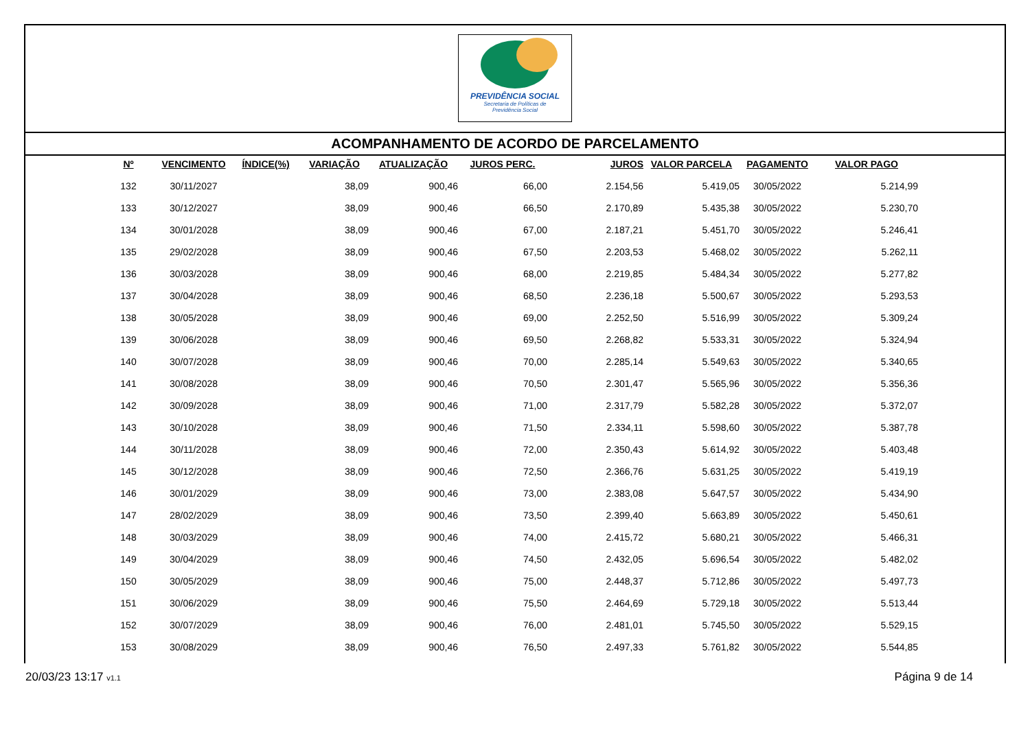PREVIDÊNCIA SOCIAL
Secretaria de Políticas de
Previdência Social
ACOMPANHAMENTO DE ACORDO DE PARCELAMENTO
| Nº | VENCIMENTO | ÍNDICE(%) | VARIAÇÃO | ATUALIZAÇÃO | JUROS PERC. | JUROS | VALOR PARCELA | PAGAMENTO | VALOR PAGO |
| --- | --- | --- | --- | --- | --- | --- | --- | --- | --- |
| 132 | 30/11/2027 | | 38,09 | 900,46 | 66,00 | 2.154,56 | 5.419,05 | 30/05/2022 | 5.214,99 |
| 133 | 30/12/2027 | | 38,09 | 900,46 | 66,50 | 2.170,89 | 5.435,38 | 30/05/2022 | 5.230,70 |
| 134 | 30/01/2028 | | 38,09 | 900,46 | 67,00 | 2.187,21 | 5.451,70 | 30/05/2022 | 5.246,41 |
| 135 | 29/02/2028 | | 38,09 | 900,46 | 67,50 | 2.203,53 | 5.468,02 | 30/05/2022 | 5.262,11 |
| 136 | 30/03/2028 | | 38,09 | 900,46 | 68,00 | 2.219,85 | 5.484,34 | 30/05/2022 | 5.277,82 |
| 137 | 30/04/2028 | | 38,09 | 900,46 | 68,50 | 2.236,18 | 5.500,67 | 30/05/2022 | 5.293,53 |
| 138 | 30/05/2028 | | 38,09 | 900,46 | 69,00 | 2.252,50 | 5.516,99 | 30/05/2022 | 5.309,24 |
| 139 | 30/06/2028 | | 38,09 | 900,46 | 69,50 | 2.268,82 | 5.533,31 | 30/05/2022 | 5.324,94 |
| 140 | 30/07/2028 | | 38,09 | 900,46 | 70,00 | 2.285,14 | 5.549,63 | 30/05/2022 | 5.340,65 |
| 141 | 30/08/2028 | | 38,09 | 900,46 | 70,50 | 2.301,47 | 5.565,96 | 30/05/2022 | 5.356,36 |
| 142 | 30/09/2028 | | 38,09 | 900,46 | 71,00 | 2.317,79 | 5.582,28 | 30/05/2022 | 5.372,07 |
| 143 | 30/10/2028 | | 38,09 | 900,46 | 71,50 | 2.334,11 | 5.598,60 | 30/05/2022 | 5.387,78 |
| 144 | 30/11/2028 | | 38,09 | 900,46 | 72,00 | 2.350,43 | 5.614,92 | 30/05/2022 | 5.403,48 |
| 145 | 30/12/2028 | | 38,09 | 900,46 | 72,50 | 2.366,76 | 5.631,25 | 30/05/2022 | 5.419,19 |
| 146 | 30/01/2029 | | 38,09 | 900,46 | 73,00 | 2.383,08 | 5.647,57 | 30/05/2022 | 5.434,90 |
| 147 | 28/02/2029 | | 38,09 | 900,46 | 73,50 | 2.399,40 | 5.663,89 | 30/05/2022 | 5.450,61 |
| 148 | 30/03/2029 | | 38,09 | 900,46 | 74,00 | 2.415,72 | 5.680,21 | 30/05/2022 | 5.466,31 |
| 149 | 30/04/2029 | | 38,09 | 900,46 | 74,50 | 2.432,05 | 5.696,54 | 30/05/2022 | 5.482,02 |
| 150 | 30/05/2029 | | 38,09 | 900,46 | 75,00 | 2.448,37 | 5.712,86 | 30/05/2022 | 5.497,73 |
| 151 | 30/06/2029 | | 38,09 | 900,46 | 75,50 | 2.464,69 | 5.729,18 | 30/05/2022 | 5.513,44 |
| 152 | 30/07/2029 | | 38,09 | 900,46 | 76,00 | 2.481,01 | 5.745,50 | 30/05/2022 | 5.529,15 |
| 153 | 30/08/2029 | | 38,09 | 900,46 | 76,50 | 2.497,33 | 5.761,82 | 30/05/2022 | 5.544,85 |
20/03/23 13:17 v1.1 Página 9 de 14